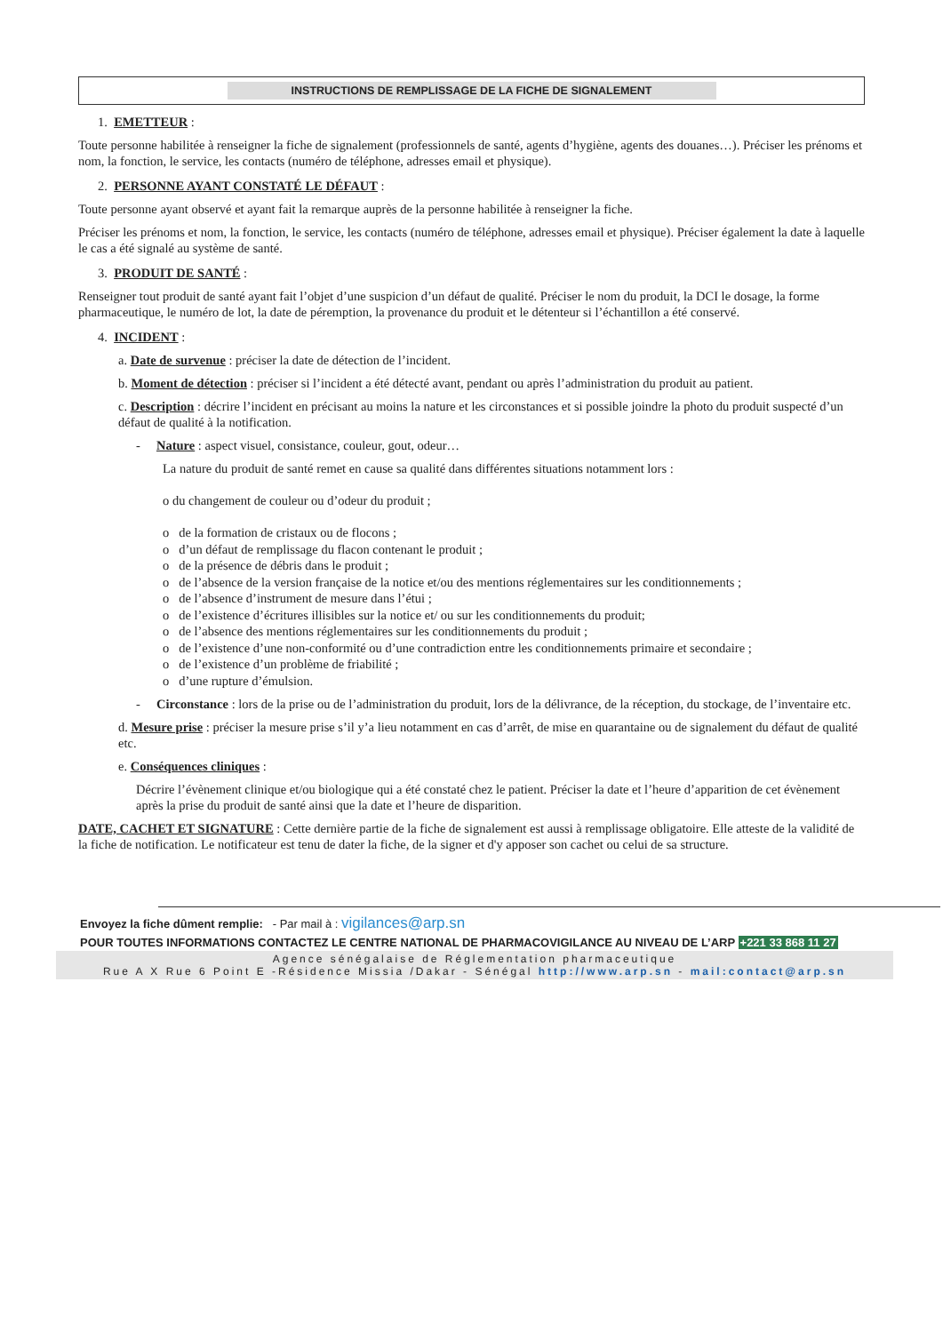INSTRUCTIONS DE REMPLISSAGE DE LA FICHE DE SIGNALEMENT
1. EMETTEUR :
Toute personne habilitée à renseigner la fiche de signalement (professionnels de santé, agents d’hygiène, agents des douanes…). Préciser les prénoms et nom, la fonction, le service, les contacts (numéro de téléphone, adresses email et physique).
2. PERSONNE AYANT CONSTATÉ LE DÉFAUT :
Toute personne ayant observé et ayant fait la remarque auprès de la personne habilitée à renseigner la fiche.
Préciser les prénoms et nom, la fonction, le service, les contacts (numéro de téléphone, adresses email et physique). Préciser également la date à laquelle le cas a été signalé au système de santé.
3. PRODUIT DE SANTÉ :
Renseigner tout produit de santé ayant fait l’objet d’une suspicion d’un défaut de qualité. Préciser le nom du produit, la DCI le dosage, la forme pharmaceutique, le numéro de lot, la date de péremption, la provenance du produit et le détenteur si l’échantillon a été conservé.
4. INCIDENT :
a. Date de survenue : préciser la date de détection de l’incident.
b. Moment de détection : préciser si l’incident a été détecté avant, pendant ou après l’administration du produit au patient.
c. Description : décrire l’incident en précisant au moins la nature et les circonstances et si possible joindre la photo du produit suspecté d’un défaut de qualité à la notification.
- Nature : aspect visuel, consistance, couleur, gout, odeur…
La nature du produit de santé remet en cause sa qualité dans différentes situations notamment lors :
o du changement de couleur ou d’odeur du produit ;
o de la formation de cristaux ou de flocons ;
o d’un défaut de remplissage du flacon contenant le produit ;
o de la présence de débris dans le produit ;
o de l’absence de la version française de la notice et/ou des mentions réglementaires sur les conditionnements ;
o de l’absence d’instrument de mesure dans l’étui ;
o de l’existence d’écritures illisibles sur la notice et/ ou sur les conditionnements du produit;
o de l’absence des mentions réglementaires sur les conditionnements du produit ;
o de l’existence d’une non-conformité ou d’une contradiction entre les conditionnements primaire et secondaire ;
o de l’existence d’un problème de friabilité ;
o d’une rupture d’émulsion.
- Circonstance : lors de la prise ou de l’administration du produit, lors de la délivrance, de la réception, du stockage, de l’inventaire etc.
d. Mesure prise : préciser la mesure prise s’il y’a lieu notamment en cas d’arrêt, de mise en quarantaine ou de signalement du défaut de qualité etc.
e. Conséquences cliniques :
Décrire l’évènement clinique et/ou biologique qui a été constaté chez le patient. Préciser la date et l’heure d’apparition de cet évènement après la prise du produit de santé ainsi que la date et l’heure de disparition.
DATE, CACHET ET SIGNATURE : Cette dernière partie de la fiche de signalement est aussi à remplissage obligatoire. Elle atteste de la validité de la fiche de notification. Le notificateur est tenu de dater la fiche, de la signer et d'y apposer son cachet ou celui de sa structure.
Envoyez la fiche dûment remplie: - Par mail à : vigilances@arp.sn
POUR TOUTES INFORMATIONS CONTACTEZ LE CENTRE NATIONAL DE PHARMACOVIGILANCE AU NIVEAU DE L’ARP +221 33 868 11 27
Agence sénégalaise de Réglementation pharmaceutique
Rue A X Rue 6 Point E -Résidence Missia /Dakar - Sénégal http://www.arp.sn - mail:contact@arp.sn